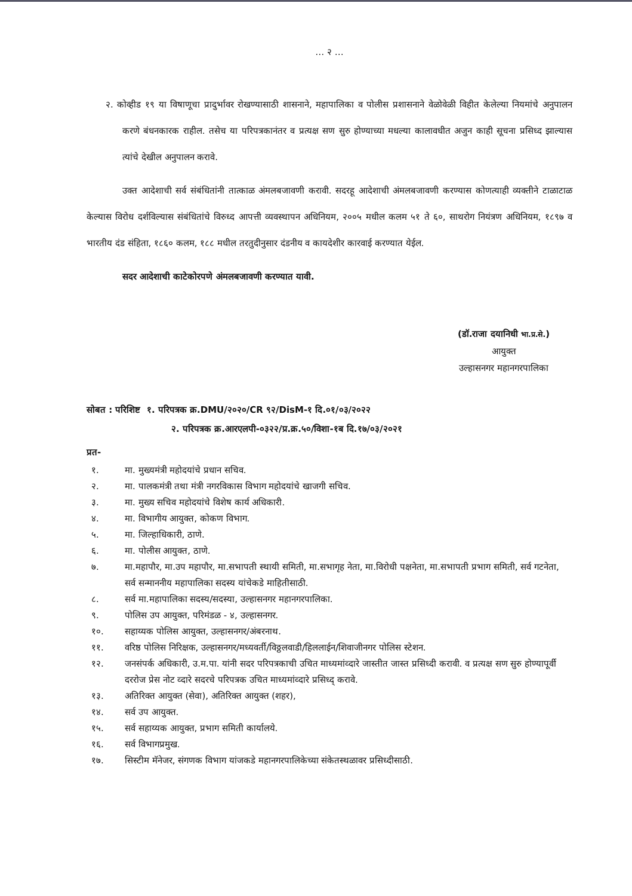… २ …
२. कोव्हीड १९ या विषाणूचा प्रादुर्भावर रोखण्यासाठी शासनाने, महापालिका व पोलीस प्रशासनाने वेळोवेळी विहीत केलेल्या नियमांचे अनुपालन करणे बंधनकारक राहील. तसेच या परिपत्रकानंतर व प्रत्यक्ष सण सुरु होण्याच्या मधल्या कालावधीत अजुन काही सूचना प्रसिध्द झाल्यास त्यांचे देखील अनुपालन करावे.
उक्त आदेशाची सर्व संबंधितांनी तात्काळ अंमलबजावणी करावी. सदरहू आदेशाची अंमलबजावणी करण्यास कोणत्याही व्यक्तीने टाळाटाळ केल्यास विरोध दर्शविल्यास संबंधितांचे विरुध्द आपत्ती व्यवस्थापन अधिनियम, २००५ मधील कलम ५१ ते ६०, साथरोग नियंत्रण अधिनियम, १८९७ व भारतीय दंड संहिता, १८६० कलम, १८८ मधील तरतुदीनुसार दंडनीय व कायदेशीर कारवाई करण्यात येईल.
सदर आदेशाची काटेकोरपणे अंमलबजावणी करण्यात यावी.
(डॉ.राजा दयानिधी भा.प्र.से.)
आयुक्त
उल्हासनगर महानगरपालिका
सोबत : परिशिष्ट १. परिपत्रक क्र.DMU/२०२०/CR ९२/DisM-१ दि.०१/०३/२०२२
२. परिपत्रक क्र.आरएलपी-०३२२/प्र.क्र.५०/विशा-१ब दि.१७/०३/२०२१
प्रत-
१. मा. मुख्यमंत्री महोदयांचे प्रधान सचिव.
२. मा. पालकमंत्री तथा मंत्री नगरविकास विभाग महोदयांचे खाजगी सचिव.
३. मा. मुख्य सचिव महोदयांचे विशेष कार्य अधिकारी.
४. मा. विभागीय आयुक्त, कोकण विभाग.
५. मा. जिल्हाधिकारी, ठाणे.
६. मा. पोलीस आयुक्त, ठाणे.
७. मा.महापौर, मा.उप महापौर, मा.सभापती स्थायी समिती, मा.सभागृह नेता, मा.विरोधी पक्षनेता, मा.सभापती प्रभाग समिती, सर्व गटनेता, सर्व सन्माननीय महापालिका सदस्य यांचेकडे माहितीसाठी.
८. सर्व मा.महापालिका सदस्य/सदस्या, उल्हासनगर महानगरपालिका.
९. पोलिस उप आयुक्त, परिमंडळ - ४, उल्हासनगर.
१०. सहाय्यक पोलिस आयुक्त, उल्हासनगर/अंबरनाथ.
११. वरिष्ठ पोलिस निरिक्षक, उल्हासनगर/मध्यवर्ती/विठ्ठलवाडी/हिललाईन/शिवाजीनगर पोलिस स्टेशन.
१२. जनसंपर्क अधिकारी, उ.म.पा. यांनी सदर परिपत्रकाची उचित माध्यमांव्दारे जास्तीत जास्त प्रसिध्दी करावी. व प्रत्यक्ष सण सुरु होण्यापूर्वी दररोज प्रेस नोट व्दारे सदरचे परिपत्रक उचित माध्यमांव्दारे प्रसिध्द् करावे.
१३. अतिरिक्त आयुक्त (सेवा), अतिरिक्त आयुक्त (शहर),
१४. सर्व उप आयुक्त.
१५. सर्व सहाय्यक आयुक्त, प्रभाग समिती कार्यालये.
१६. सर्व विभागप्रमुख.
१७. सिस्टीम मॅनेजर, संगणक विभाग यांजकडे महानगरपालिकेच्या संकेतस्थळावर प्रसिध्दीसाठी.